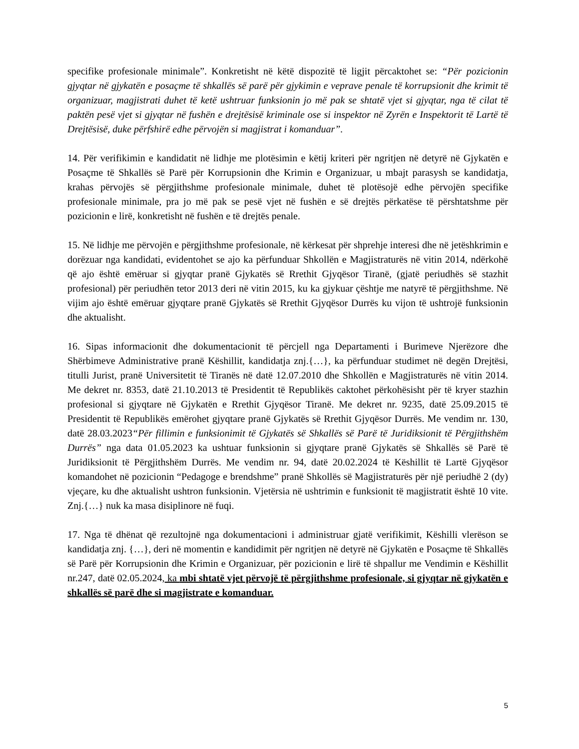specifike profesionale minimale”. Konkretisht në këtë dispozitë të ligjit përcaktohet se: “Për pozicionin gjyqtar në gjykatën e posaçme të shkallës së parë për gjykimin e veprave penale të korrupsionit dhe krimit të organizuar, magjistrati duhet të ketë ushtruar funksionin jo më pak se shtatë vjet si gjyqtar, nga të cilat të paktën pesë vjet si gjyqtar në fushën e drejtësisë kriminale ose si inspektor në Zyrën e Inspektorit të Lartë të Drejtësisë, duke përfshirë edhe përvojën si magjistrat i komanduar”.
14. Për verifikimin e kandidatit në lidhje me plotësimin e këtij kriteri për ngritjen në detyrë në Gjykatën e Posaçme të Shkallës së Parë për Korrupsionin dhe Krimin e Organizuar, u mbajt parasysh se kandidatja, krahas përvojës së përgjithshme profesionale minimale, duhet të plotësojë edhe përvojën specifike profesionale minimale, pra jo më pak se pesë vjet në fushën e së drejtës përkatëse të përshtatshme për pozicionin e lirë, konkretisht në fushën e të drejtës penale.
15. Në lidhje me përvojën e përgjithshme profesionale, në kërkesat për shprehje interesi dhe në jetëshkrimin e dorëzuar nga kandidati, evidentohet se ajo ka përfunduar Shkollën e Magjistraturës në vitin 2014, ndërkohë që ajo është emëruar si gjyqtar pranë Gjykatës së Rrethit Gjyqësor Tiranë, (gjatë periudhës së stazhit profesional) për periudhën tetor 2013 deri në vitin 2015, ku ka gjykuar çështje me natyrë të përgjithshme. Në vijim ajo është emëruar gjyqtare pranë Gjykatës së Rrethit Gjyqësor Durrës ku vijon të ushtrojë funksionin dhe aktualisht.
16. Sipas informacionit dhe dokumentacionit të përcjell nga Departamenti i Burimeve Njerëzore dhe Shërbimeve Administrative pranë Këshillit, kandidatja znj.{…}, ka përfunduar studimet në degën Drejtësi, titulli Jurist, pranë Universitetit të Tiranës në datë 12.07.2010 dhe Shkollën e Magjistraturës në vitin 2014. Me dekret nr. 8353, datë 21.10.2013 të Presidentit të Republikës caktohet përkohësisht për të kryer stazhin profesional si gjyqtare në Gjykatën e Rrethit Gjyqësor Tiranë. Me dekret nr. 9235, datë 25.09.2015 të Presidentit të Republikës emërohet gjyqtare pranë Gjykatës së Rrethit Gjyqësor Durrës. Me vendim nr. 130, datë 28.03.2023“Për fillimin e funksionimit të Gjykatës së Shkallës së Parë të Juridiksionit të Përgjithshëm Durrës” nga data 01.05.2023 ka ushtuar funksionin si gjyqtare pranë Gjykatës së Shkallës së Parë të Juridiksionit të Përgjithshëm Durrës. Me vendim nr. 94, datë 20.02.2024 të Këshillit të Lartë Gjyqësor komandohet në pozicionin “Pedagoge e brendshme” pranë Shkollës së Magjistraturës për një periudhë 2 (dy) vjeçare, ku dhe aktualisht ushtron funksionin. Vjetërsia në ushtrimin e funksionit të magjistratit është 10 vite. Znj.{…} nuk ka masa disiplinore në fuqi.
17. Nga të dhënat që rezultojnë nga dokumentacioni i administruar gjatë verifikimit, Këshilli vlerëson se kandidatja znj. {…}, deri në momentin e kandidimit për ngritjen në detyrë në Gjykatën e Posaçme të Shkallës së Parë për Korrupsionin dhe Krimin e Organizuar, për pozicionin e lirë të shpallur me Vendimin e Këshillit nr.247, datë 02.05.2024, ka mbi shtatë vjet përvojë të përgjithshme profesionale, si gjyqtar në gjykatën e shkallës së parë dhe si magjistrate e komanduar.
5